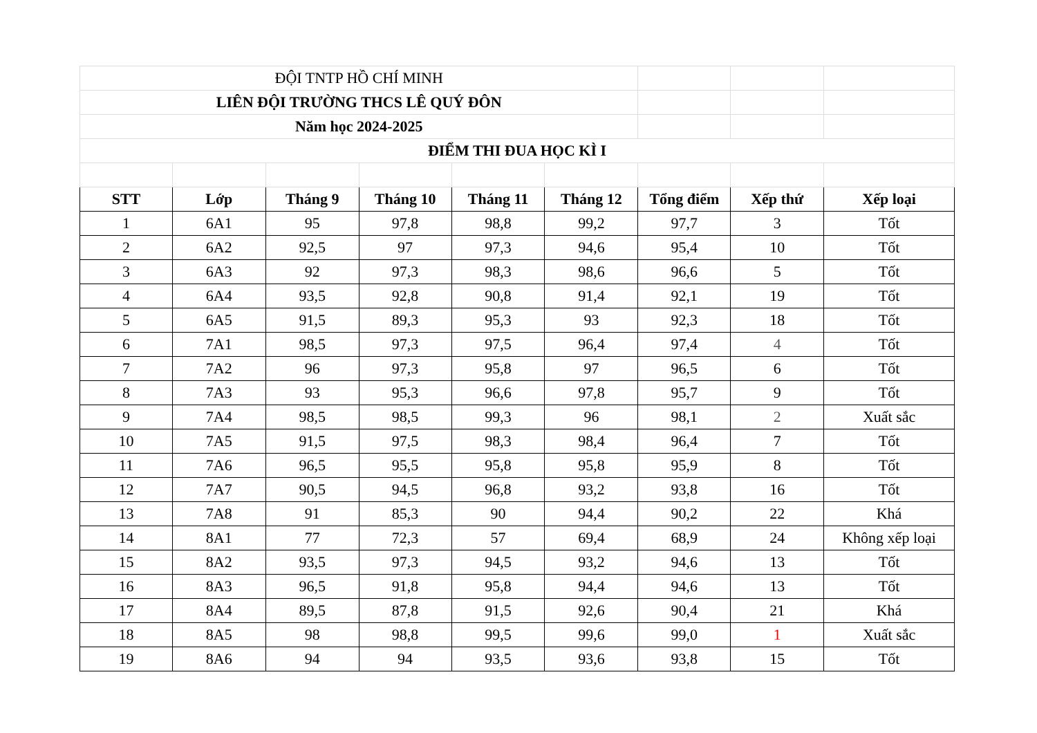| ĐỘI TNTP HỒ CHÍ MINH | | | | | | | | |
| LIÊN ĐỘI TRƯỜNG THCS LÊ QUÝ ĐÔN | | | | | | | | |
| Năm học 2024-2025 | | | | | | | | |
| ĐIỂM THI ĐUA HỌC KÌ I | | | | | | | | |
| STT | Lớp | Tháng 9 | Tháng 10 | Tháng 11 | Tháng 12 | Tổng điểm | Xếp thứ | Xếp loại |
| 1 | 6A1 | 95 | 97,8 | 98,8 | 99,2 | 97,7 | 3 | Tốt |
| 2 | 6A2 | 92,5 | 97 | 97,3 | 94,6 | 95,4 | 10 | Tốt |
| 3 | 6A3 | 92 | 97,3 | 98,3 | 98,6 | 96,6 | 5 | Tốt |
| 4 | 6A4 | 93,5 | 92,8 | 90,8 | 91,4 | 92,1 | 19 | Tốt |
| 5 | 6A5 | 91,5 | 89,3 | 95,3 | 93 | 92,3 | 18 | Tốt |
| 6 | 7A1 | 98,5 | 97,3 | 97,5 | 96,4 | 97,4 | 4 | Tốt |
| 7 | 7A2 | 96 | 97,3 | 95,8 | 97 | 96,5 | 6 | Tốt |
| 8 | 7A3 | 93 | 95,3 | 96,6 | 97,8 | 95,7 | 9 | Tốt |
| 9 | 7A4 | 98,5 | 98,5 | 99,3 | 96 | 98,1 | 2 | Xuất sắc |
| 10 | 7A5 | 91,5 | 97,5 | 98,3 | 98,4 | 96,4 | 7 | Tốt |
| 11 | 7A6 | 96,5 | 95,5 | 95,8 | 95,8 | 95,9 | 8 | Tốt |
| 12 | 7A7 | 90,5 | 94,5 | 96,8 | 93,2 | 93,8 | 16 | Tốt |
| 13 | 7A8 | 91 | 85,3 | 90 | 94,4 | 90,2 | 22 | Khá |
| 14 | 8A1 | 77 | 72,3 | 57 | 69,4 | 68,9 | 24 | Không xếp loại |
| 15 | 8A2 | 93,5 | 97,3 | 94,5 | 93,2 | 94,6 | 13 | Tốt |
| 16 | 8A3 | 96,5 | 91,8 | 95,8 | 94,4 | 94,6 | 13 | Tốt |
| 17 | 8A4 | 89,5 | 87,8 | 91,5 | 92,6 | 90,4 | 21 | Khá |
| 18 | 8A5 | 98 | 98,8 | 99,5 | 99,6 | 99,0 | 1 | Xuất sắc |
| 19 | 8A6 | 94 | 94 | 93,5 | 93,6 | 93,8 | 15 | Tốt |